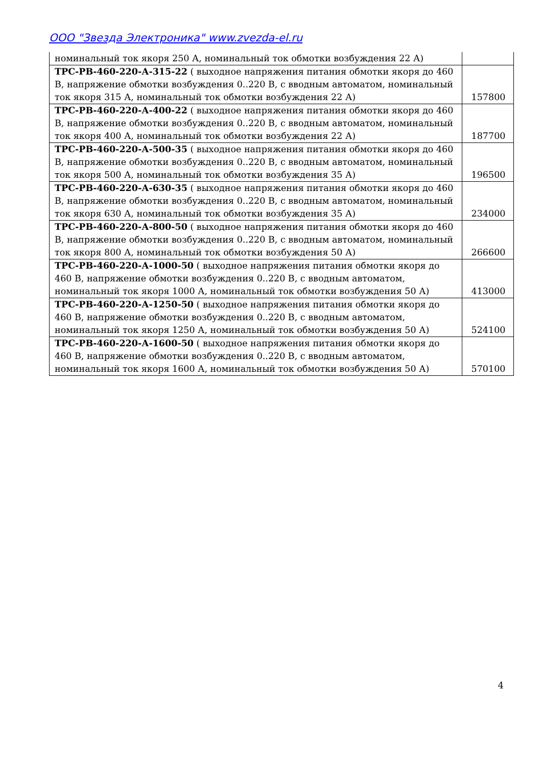ООО "Звезда Электроника" www.zvezda-el.ru
| номинальный ток якоря 250 А, номинальный ток обмотки возбуждения 22 А) | |
| ТРС-РВ-460-220-А-315-22 ( выходное напряжения питания обмотки якоря до 460 В, напряжение обмотки возбуждения 0..220 В, с вводным автоматом, номинальный ток якоря 315 А, номинальный ток обмотки возбуждения 22 А) | 157800 |
| ТРС-РВ-460-220-А-400-22 ( выходное напряжения питания обмотки якоря до 460 В, напряжение обмотки возбуждения 0..220 В, с вводным автоматом, номинальный ток якоря 400 А, номинальный ток обмотки возбуждения 22 А) | 187700 |
| ТРС-РВ-460-220-А-500-35 ( выходное напряжения питания обмотки якоря до 460 В, напряжение обмотки возбуждения 0..220 В, с вводным автоматом, номинальный ток якоря 500 А, номинальный ток обмотки возбуждения 35 А) | 196500 |
| ТРС-РВ-460-220-А-630-35 ( выходное напряжения питания обмотки якоря до 460 В, напряжение обмотки возбуждения 0..220 В, с вводным автоматом, номинальный ток якоря 630 А, номинальный ток обмотки возбуждения 35 А) | 234000 |
| ТРС-РВ-460-220-А-800-50 ( выходное напряжения питания обмотки якоря до 460 В, напряжение обмотки возбуждения 0..220 В, с вводным автоматом, номинальный ток якоря 800 А, номинальный ток обмотки возбуждения 50 А) | 266600 |
| ТРС-РВ-460-220-А-1000-50 ( выходное напряжения питания обмотки якоря до 460 В, напряжение обмотки возбуждения 0..220 В, с вводным автоматом, номинальный ток якоря 1000 А, номинальный ток обмотки возбуждения 50 А) | 413000 |
| ТРС-РВ-460-220-А-1250-50 ( выходное напряжения питания обмотки якоря до 460 В, напряжение обмотки возбуждения 0..220 В, с вводным автоматом, номинальный ток якоря 1250 А, номинальный ток обмотки возбуждения 50 А) | 524100 |
| ТРС-РВ-460-220-А-1600-50 ( выходное напряжения питания обмотки якоря до 460 В, напряжение обмотки возбуждения 0..220 В, с вводным автоматом, номинальный ток якоря 1600 А, номинальный ток обмотки возбуждения 50 А) | 570100 |
4